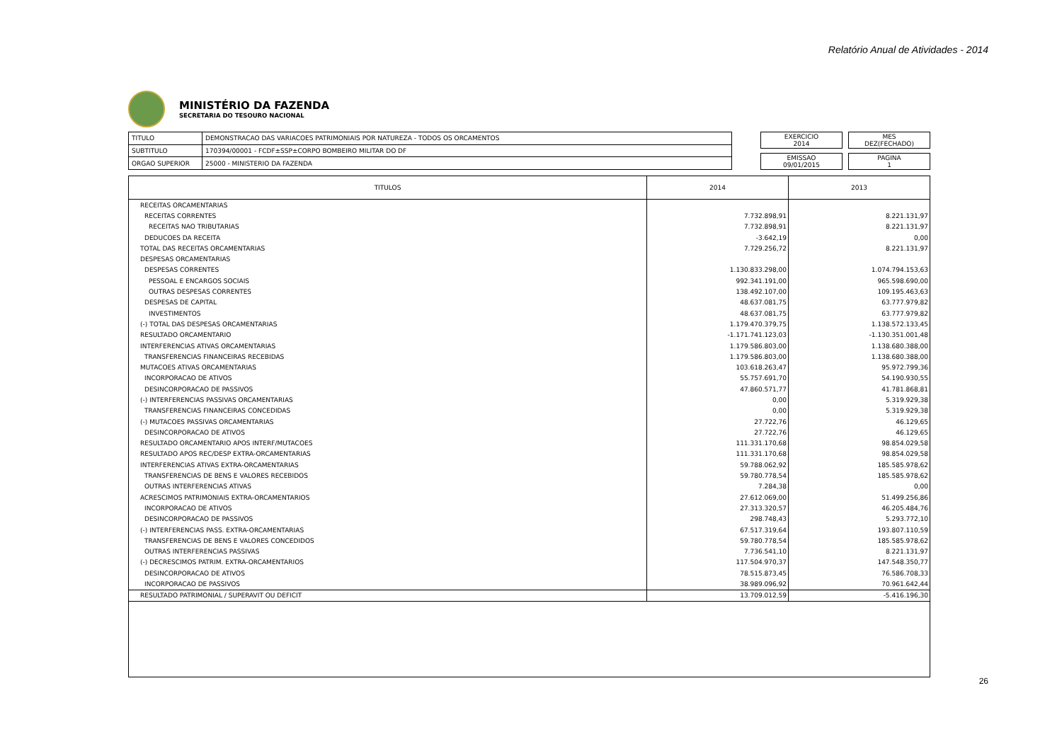Relatório Anual de Atividades - 2014
MINISTÉRIO DA FAZENDA
SECRETARIA DO TESOURO NACIONAL
| TITULO | DEMONSTRACAO DAS VARIACOES PATRIMONIAIS POR NATUREZA - TODOS OS ORCAMENTOS |
| SUBTITULO | 170394/00001 - FCDF±SSP±CORPO BOMBEIRO MILITAR DO DF |
| ORGAO SUPERIOR | 25000 - MINISTERIO DA FAZENDA |
EXERCICIO
2014
MES
DEZ(FECHADO)
EMISSAO
09/01/2015
PAGINA
1
| TITULOS | 2014 | 2013 |
| --- | --- | --- |
| RECEITAS ORCAMENTARIAS | | |
| RECEITAS CORRENTES | 7.732.898,91 | 8.221.131,97 |
| RECEITAS NAO TRIBUTARIAS | 7.732.898,91 | 8.221.131,97 |
| DEDUCOES DA RECEITA | -3.642,19 | 0,00 |
| TOTAL DAS RECEITAS ORCAMENTARIAS | 7.729.256,72 | 8.221.131,97 |
| DESPESAS ORCAMENTARIAS | | |
| DESPESAS CORRENTES | 1.130.833.298,00 | 1.074.794.153,63 |
| PESSOAL E ENCARGOS SOCIAIS | 992.341.191,00 | 965.598.690,00 |
| OUTRAS DESPESAS CORRENTES | 138.492.107,00 | 109.195.463,63 |
| DESPESAS DE CAPITAL | 48.637.081,75 | 63.777.979,82 |
| INVESTIMENTOS | 48.637.081,75 | 63.777.979,82 |
| (-) TOTAL DAS DESPESAS ORCAMENTARIAS | 1.179.470.379,75 | 1.138.572.133,45 |
| RESULTADO ORCAMENTARIO | -1.171.741.123,03 | -1.130.351.001,48 |
| INTERFERENCIAS ATIVAS ORCAMENTARIAS | 1.179.586.803,00 | 1.138.680.388,00 |
| TRANSFERENCIAS FINANCEIRAS RECEBIDAS | 1.179.586.803,00 | 1.138.680.388,00 |
| MUTACOES ATIVAS ORCAMENTARIAS | 103.618.263,47 | 95.972.799,36 |
| INCORPORACAO DE ATIVOS | 55.757.691,70 | 54.190.930,55 |
| DESINCORPORACAO DE PASSIVOS | 47.860.571,77 | 41.781.868,81 |
| (-) INTERFERENCIAS PASSIVAS ORCAMENTARIAS | 0,00 | 5.319.929,38 |
| TRANSFERENCIAS FINANCEIRAS CONCEDIDAS | 0,00 | 5.319.929,38 |
| (-) MUTACOES PASSIVAS ORCAMENTARIAS | 27.722,76 | 46.129,65 |
| DESINCORPORACAO DE ATIVOS | 27.722,76 | 46.129,65 |
| RESULTADO ORCAMENTARIO APOS INTERF/MUTACOES | 111.331.170,68 | 98.854.029,58 |
| RESULTADO APOS REC/DESP EXTRA-ORCAMENTARIAS | 111.331.170,68 | 98.854.029,58 |
| INTERFERENCIAS ATIVAS EXTRA-ORCAMENTARIAS | 59.788.062,92 | 185.585.978,62 |
| TRANSFERENCIAS DE BENS E VALORES RECEBIDOS | 59.780.778,54 | 185.585.978,62 |
| OUTRAS INTERFERENCIAS ATIVAS | 7.284,38 | 0,00 |
| ACRESCIMOS PATRIMONIAIS EXTRA-ORCAMENTARIOS | 27.612.069,00 | 51.499.256,86 |
| INCORPORACAO DE ATIVOS | 27.313.320,57 | 46.205.484,76 |
| DESINCORPORACAO DE PASSIVOS | 298.748,43 | 5.293.772,10 |
| (-) INTERFERENCIAS PASS. EXTRA-ORCAMENTARIAS | 67.517.319,64 | 193.807.110,59 |
| TRANSFERENCIAS DE BENS E VALORES CONCEDIDOS | 59.780.778,54 | 185.585.978,62 |
| OUTRAS INTERFERENCIAS PASSIVAS | 7.736.541,10 | 8.221.131,97 |
| (-) DECRESCIMOS PATRIM. EXTRA-ORCAMENTARIOS | 117.504.970,37 | 147.548.350,77 |
| DESINCORPORACAO DE ATIVOS | 78.515.873,45 | 76.586.708,33 |
| INCORPORACAO DE PASSIVOS | 38.989.096,92 | 70.961.642,44 |
| RESULTADO PATRIMONIAL / SUPERAVIT OU DEFICIT | 13.709.012,59 | -5.416.196,30 |
26